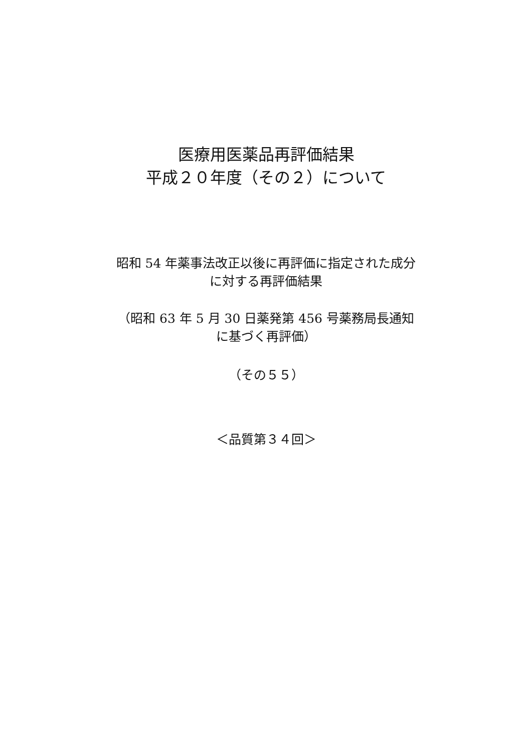医療用医薬品再評価結果
平成２０年度（その２）について
昭和 54 年薬事法改正以後に再評価に指定された成分
に対する再評価結果
（昭和 63 年 5 月 30 日薬発第 456 号薬務局長通知
に基づく再評価）
（その５５）
＜品質第３４回＞